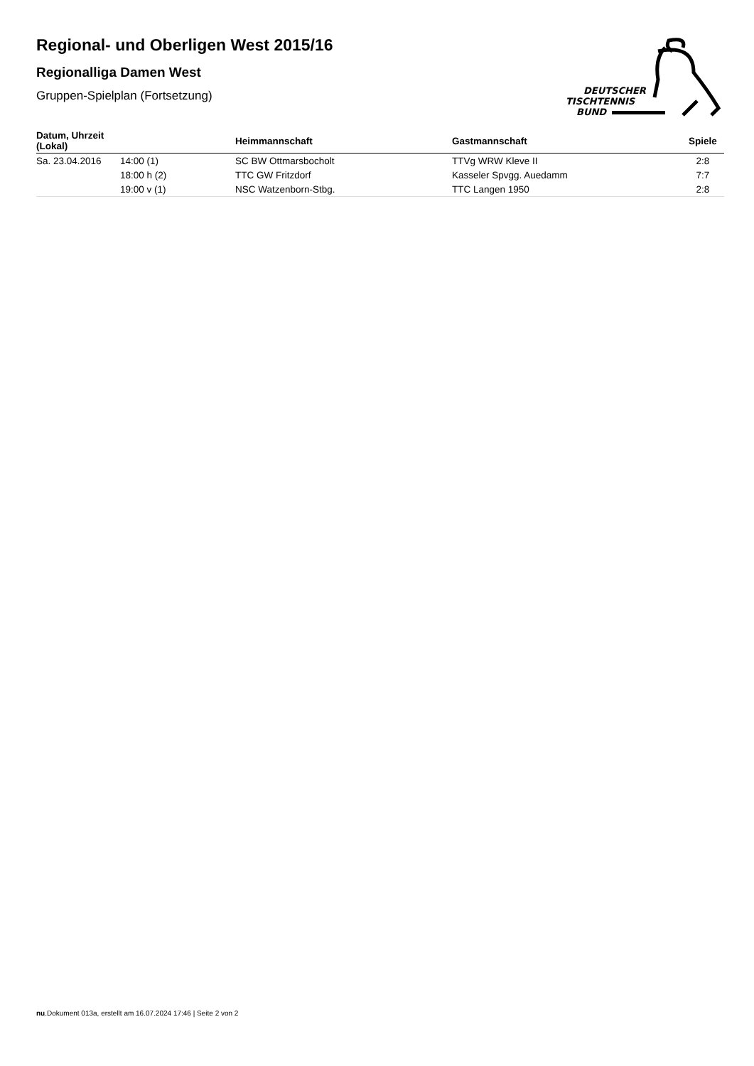Regional- und Oberligen West 2015/16
Regionalliga Damen West
Gruppen-Spielplan (Fortsetzung)
DEUTSCHER
TISCHTENNIS
BUND
| Datum, Uhrzeit (Lokal) | | Heimmannschaft | Gastmannschaft | Spiele |
| --- | --- | --- | --- | --- |
| Sa. 23.04.2016 | 14:00 (1) | SC BW Ottmarsbocholt | TTVg WRW Kleve II | 2:8 |
| | 18:00 h (2) | TTC GW Fritzdorf | Kasseler Spvgg. Auedamm | 7:7 |
| | 19:00 v (1) | NSC Watzenborn-Stbg. | TTC Langen 1950 | 2:8 |
nu.Dokument 013a, erstellt am 16.07.2024 17:46 | Seite 2 von 2